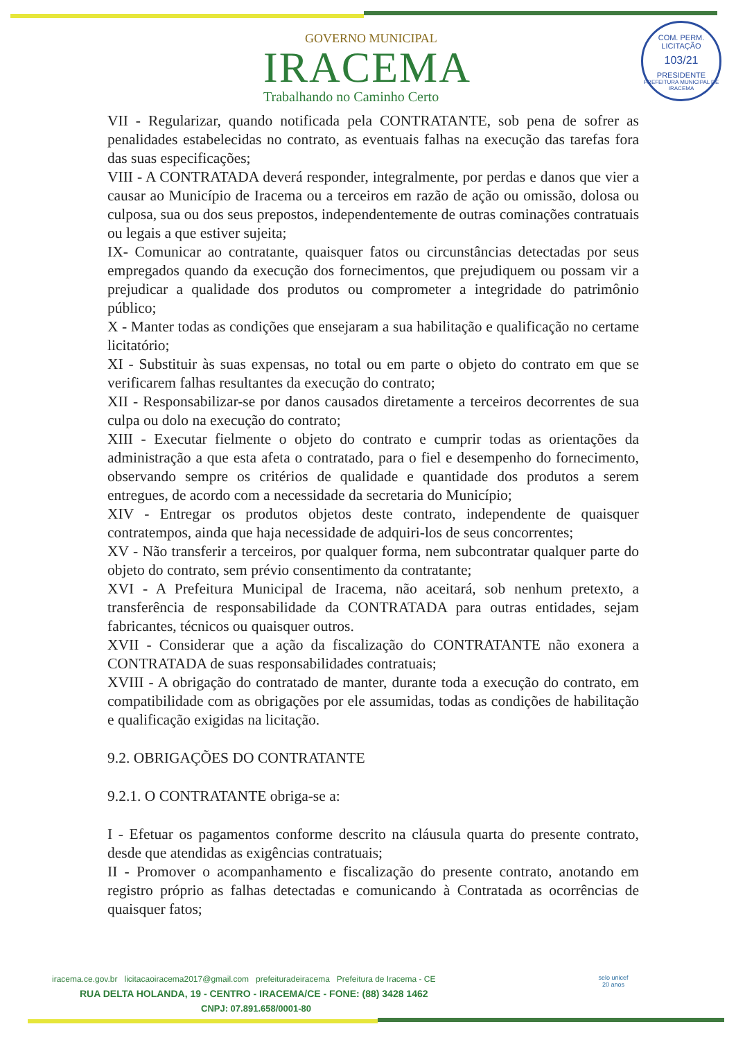COM. PERM. LICITAÇÃO
103/21
PRESIDENTE
PREFEITURA MUNICIPAL DE IRACEMA
GOVERNO MUNICIPAL
IRACEMA
Trabalhando no Caminho Certo
VII - Regularizar, quando notificada pela CONTRATANTE, sob pena de sofrer as penalidades estabelecidas no contrato, as eventuais falhas na execução das tarefas fora das suas especificações;
VIII - A CONTRATADA deverá responder, integralmente, por perdas e danos que vier a causar ao Município de Iracema ou a terceiros em razão de ação ou omissão, dolosa ou culposa, sua ou dos seus prepostos, independentemente de outras cominações contratuais ou legais a que estiver sujeita;
IX- Comunicar ao contratante, quaisquer fatos ou circunstâncias detectadas por seus empregados quando da execução dos fornecimentos, que prejudiquem ou possam vir a prejudicar a qualidade dos produtos ou comprometer a integridade do patrimônio público;
X - Manter todas as condições que ensejaram a sua habilitação e qualificação no certame licitatório;
XI - Substituir às suas expensas, no total ou em parte o objeto do contrato em que se verificarem falhas resultantes da execução do contrato;
XII - Responsabilizar-se por danos causados diretamente a terceiros decorrentes de sua culpa ou dolo na execução do contrato;
XIII - Executar fielmente o objeto do contrato e cumprir todas as orientações da administração a que esta afeta o contratado, para o fiel e desempenho do fornecimento, observando sempre os critérios de qualidade e quantidade dos produtos a serem entregues, de acordo com a necessidade da secretaria do Município;
XIV - Entregar os produtos objetos deste contrato, independente de quaisquer contratempos, ainda que haja necessidade de adquiri-los de seus concorrentes;
XV - Não transferir a terceiros, por qualquer forma, nem subcontratar qualquer parte do objeto do contrato, sem prévio consentimento da contratante;
XVI - A Prefeitura Municipal de Iracema, não aceitará, sob nenhum pretexto, a transferência de responsabilidade da CONTRATADA para outras entidades, sejam fabricantes, técnicos ou quaisquer outros.
XVII - Considerar que a ação da fiscalização do CONTRATANTE não exonera a CONTRATADA de suas responsabilidades contratuais;
XVIII - A obrigação do contratado de manter, durante toda a execução do contrato, em compatibilidade com as obrigações por ele assumidas, todas as condições de habilitação e qualificação exigidas na licitação.
9.2. OBRIGAÇÕES DO CONTRATANTE
9.2.1. O CONTRATANTE obriga-se a:
I - Efetuar os pagamentos conforme descrito na cláusula quarta do presente contrato, desde que atendidas as exigências contratuais;
II - Promover o acompanhamento e fiscalização do presente contrato, anotando em registro próprio as falhas detectadas e comunicando à Contratada as ocorrências de quaisquer fatos;
iracema.ce.gov.br licitacaoiracema2017@gmail.com prefeituradeiracema Prefeitura de Iracema - CE
RUA DELTA HOLANDA, 19 - CENTRO - IRACEMA/CE - FONE: (88) 3428 1462
CNPJ: 07.891.658/0001-80
selo unicef
20 anos